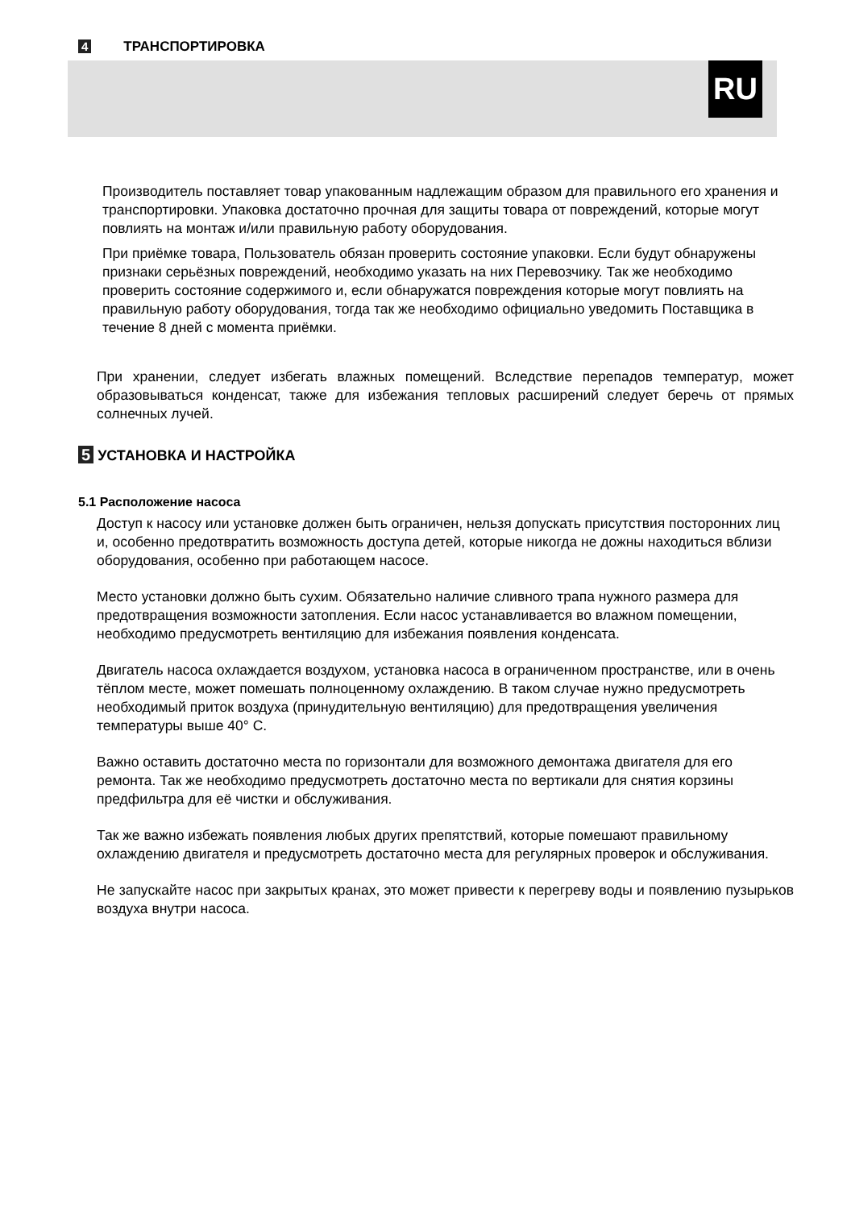4 ТРАНСПОРТИРОВКА
RU
Производитель поставляет товар упакованным надлежащим образом для правильного его хранения и транспортировки. Упаковка достаточно прочная для защиты товара от повреждений, которые могут повлиять на монтаж и/или правильную работу оборудования.
При приёмке товара, Пользователь обязан проверить состояние упаковки. Если будут обнаружены признаки серьёзных повреждений, необходимо указать на них Перевозчику. Так же необходимо проверить состояние содержимого и, если обнаружатся повреждения которые могут повлиять на правильную работу оборудования, тогда так же необходимо официально уведомить Поставщика в течение 8 дней с момента приёмки.
При хранении, следует избегать влажных помещений. Вследствие перепадов температур, может образовываться конденсат, также для избежания тепловых расширений следует беречь от прямых солнечных лучей.
5 УСТАНОВКА И НАСТРОЙКА
5.1 Расположение насоса
Доступ к насосу или установке должен быть ограничен, нельзя допускать присутствия посторонних лиц и, особенно предотвратить возможность доступа детей, которые никогда не дожны находиться вблизи оборудования, особенно при работающем насосе.
Место установки должно быть сухим. Обязательно наличие сливного трапа нужного размера для предотвращения возможности затопления. Если насос устанавливается во влажном помещении, необходимо предусмотреть вентиляцию для избежания появления конденсата.
Двигатель насоса охлаждается воздухом, установка насоса в ограниченном пространстве, или в очень тёплом месте, может помешать полноценному охлаждению. В таком случае нужно предусмотреть необходимый приток воздуха (принудительную вентиляцию) для предотвращения увеличения температуры выше 40° C.
Важно оставить достаточно места по горизонтали для возможного демонтажа двигателя для его ремонта. Так же необходимо предусмотреть достаточно места по вертикали для снятия корзины предфильтра для её чистки и обслуживания.
Так же важно избежать появления любых других препятствий, которые помешают правильному охлаждению двигателя и предусмотреть достаточно места для регулярных проверок и обслуживания.
Не запускайте насос при закрытых кранах, это может привести к перегреву воды и появлению пузырьков воздуха внутри насоса.